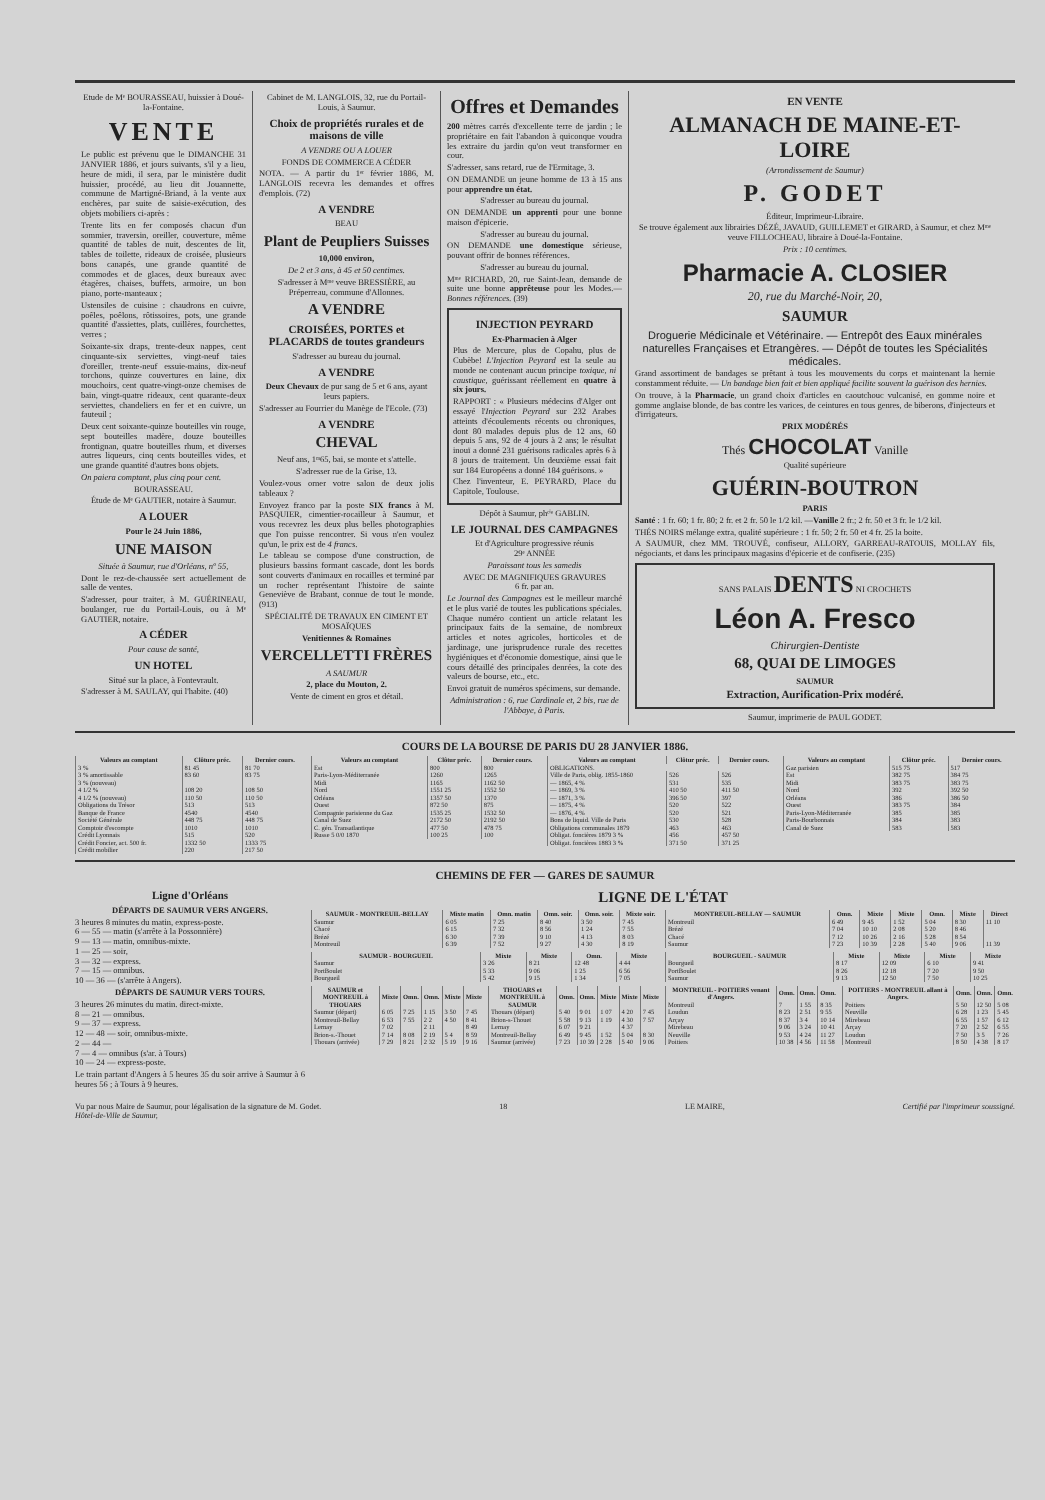Etude de Mᵉ BOURASSEAU, huissier à Doué-la-Fontaine.
VENTE
Le public est prévenu que le DIMANCHE 31 JANVIER 1886, et jours suivants, s'il y a lieu, heure de midi, il sera, par le ministère dudit huissier, procédé, au lieu dit Jouannette, commune de Martigné-Briand, à la vente aux enchères, par suite de saisie-exécution, des objets mobiliers ci-après :
Trente lits en fer composés chacun d'un sommier, traversin, oreiller, couverture, même quantité de tables de nuit, descentes de lit, tables de toilette, rideaux de croisée, plusieurs bons canapés, une grande quantité de commodes et de glaces, deux bureaux avec étagères, chaises, buffets, armoire, un bon piano, porte-manteaux ;
Ustensiles de cuisine : chaudrons en cuivre, poêles, poêlons, rôtissoires, pots, une grande quantité d'assiettes, plats, cuillères, fourchettes, verres ;
Soixante-six draps, trente-deux nappes, cent cinquante-six serviettes, vingt-neuf taies d'oreiller, trente-neuf essuie-mains, dix-neuf torchons, quinze couvertures en laine, dix mouchoirs, cent quatre-vingt-onze chemises de bain, vingt-quatre rideaux, cent quarante-deux serviettes, chandeliers en fer et en cuivre, un fauteuil ;
Deux cent soixante-quinze bouteilles vin rouge, sept bouteilles madère, douze bouteilles frontignan, quatre bouteilles rhum, et diverses autres liqueurs, cinq cents bouteilles vides, et une grande quantité d'autres bons objets.
On paiera comptant, plus cinq pour cent.
BOURASSEAU.
Étude de Mᵉ GAUTIER, notaire à Saumur.
A LOUER
Pour le 24 Juin 1886,
UNE MAISON
Située à Saumur, rue d'Orléans, nº 55,
Dont le rez-de-chaussée sert actuellement de salle de ventes.
S'adresser, pour traiter, à M. GUÉRINEAU, boulanger, rue du Portail-Louis, ou à Mᵉ GAUTIER, notaire.
A CÉDER
Pour cause de santé,
UN HOTEL
Situé sur la place, à Fontevrault.
S'adresser à M. SAULAY, qui l'habite. (40)
Cabinet de M. LANGLOIS, 32, rue du Portail-Louis, à Saumur.
Choix de propriétés rurales et de maisons de ville
A VENDRE OU A LOUER
FONDS DE COMMERCE A CÉDER
NOTA. — A partir du 1ᵉʳ février 1886, M. LANGLOIS recevra les demandes et offres d'emplois. (72)
A VENDRE
BEAU
Plant de Peupliers Suisses
10,000 environ,
De 2 et 3 ans, à 45 et 50 centimes.
S'adresser à Mᵐᵉ veuve BRESSIÈRE, au Préperreau, commune d'Allonnes.
A VENDRE
CROISÉES, PORTES et PLACARDS de toutes grandeurs
S'adresser au bureau du journal.
A VENDRE
Deux Chevaux de pur sang de 5 et 6 ans, ayant leurs papiers.
S'adresser au Fourrier du Manège de l'Ecole. (73)
A VENDRE
CHEVAL
Neuf ans, 1ᵐ65, bai, se monte et s'attelle.
S'adresser rue de la Grise, 13.
Voulez-vous orner votre salon de deux jolis tableaux ?
Envoyez franco par la poste SIX francs à M. PASQUIER, cimentier-rocailleur à Saumur, et vous recevrez les deux plus belles photographies que l'on puisse rencontrer. Si vous n'en voulez qu'un, le prix est de 4 francs.
Le tableau se compose d'une construction, de plusieurs bassins formant cascade, dont les bords sont couverts d'animaux en rocailles et terminé par un rocher représentant l'histoire de sainte Geneviève de Brabant, connue de tout le monde. (913)
SPÉCIALITÉ DE TRAVAUX EN CIMENT ET MOSAÏQUES
Venitiennes & Romaines
VERCELLETTI FRÈRES
A SAUMUR
2, place du Mouton, 2.
Vente de ciment en gros et détail.
Offres et Demandes
200 mètres carrés d'excellente terre de jardin ; le propriétaire en fait l'abandon à quiconque voudra les extraire du jardin qu'on veut transformer en cour.
S'adresser, sans retard, rue de l'Ermitage, 3.
ON DEMANDE un jeune homme de 13 à 15 ans pour apprendre un état.
S'adresser au bureau du journal.
ON DEMANDE un apprenti pour une bonne maison d'épicerie.
S'adresser au bureau du journal.
ON DEMANDE une domestique sérieuse, pouvant offrir de bonnes références.
S'adresser au bureau du journal.
Mᵐᵉ RICHARD, 20, rue Saint-Jean, demande de suite une bonne apprêteuse pour les Modes.— Bonnes références. (39)
INJECTION PEYRARD
Ex-Pharmacien à Alger
Plus de Mercure, plus de Copahu, plus de Cubèbe! L'Injection Peyrard est la seule au monde ne contenant aucun principe toxique, ni caustique, guérissant réellement en quatre à six jours.
RAPPORT : « Plusieurs médecins d'Alger ont essayé l'Injection Peyrard sur 232 Arabes atteints d'écoulements récents ou chroniques, dont 80 malades depuis plus de 12 ans, 60 depuis 5 ans, 92 de 4 jours à 2 ans; le résultat inouï a donné 231 guérisons radicales après 6 à 8 jours de traitement. Un deuxième essai fait sur 184 Européens a donné 184 guérisons. »
Chez l'inventeur, E. PEYRARD, Place du Capitole, Toulouse.
Dépôt à Saumur, phᶜⁱᵉ GABLIN.
LE JOURNAL DES CAMPAGNES
Et d'Agriculture progressive réunis
29ᵉ ANNÉE
Paraissant tous les samedis
AVEC DE MAGNIFIQUES GRAVURES
6 fr. par an.
Le Journal des Campagnes est le meilleur marché et le plus varié de toutes les publications spéciales. Chaque numéro contient un article relatant les principaux faits de la semaine, de nombreux articles et notes agricoles, horticoles et de jardinage, une jurisprudence rurale des recettes hygiéniques et d'économie domestique, ainsi que le cours détaillé des principales denrées, la cote des valeurs de bourse, etc., etc.
Envoi gratuit de numéros spécimens, sur demande.
Administration : 6, rue Cardinale et, 2 bis, rue de l'Abbaye, à Paris.
EN VENTE
ALMANACH DE MAINE-ET-LOIRE
(Arrondissement de Saumur)
P. GODET
Éditeur, Imprimeur-Libraire.
Se trouve également aux librairies DÉZÉ, JAVAUD, GUILLEMET et GIRARD, à Saumur, et chez Mᵐᵉ veuve FILLOCHEAU, libraire à Doué-la-Fontaine.
Prix : 10 centimes.
Pharmacie A. CLOSIER
20, rue du Marché-Noir, 20,
SAUMUR
Droguerie Médicinale et Vétérinaire. — Entrepôt des Eaux minérales naturelles Françaises et Etrangères. — Dépôt de toutes les Spécialités médicales.
Grand assortiment de bandages se prêtant à tous les mouvements du corps et maintenant la hernie constamment réduite. — Un bandage bien fait et bien appliqué facilite souvent la guérison des hernies.
On trouve, à la Pharmacie, un grand choix d'articles en caoutchouc vulcanisé, en gomme noire et gomme anglaise blonde, de bas contre les varices, de ceintures en tous genres, de biberons, d'injecteurs et d'irrigateurs.
PRIX MODÉRÉS
Thés CHOCOLAT Vanille
Qualité supérieure
GUÉRIN-BOUTRON
PARIS
Santé : 1 fr. 60; 1 fr. 80; 2 fr. et 2 fr. 50 le 1/2 kil. —Vanille 2 fr.; 2 fr. 50 et 3 fr. le 1/2 kil.
THÉS NOIRS mélange extra, qualité supérieure : 1 fr. 50; 2 fr. 50 et 4 fr. 25 la boite.
A SAUMUR, chez MM. TROUVÉ, confiseur, ALLORY, GARREAU-RATOUIS, MOLLAY fils, négociants, et dans les principaux magasins d'épicerie et de confiserie. (235)
SANS PALAIS DENTS NI CROCHETS
Léon A. Fresco
Chirurgien-Dentiste
68, QUAI DE LIMOGES
SAUMUR
Extraction, Aurification-Prix modéré.
Saumur, imprimerie de PAUL GODET.
COURS DE LA BOURSE DE PARIS DU 28 JANVIER 1886.
| Valeurs au comptant | Clôture préc. | Dernier cours. |
| --- | --- | --- |
| 3 % | 81 45 | 81 70 |
| 3 % amortissable | 83 60 | 83 75 |
| 3 % (nouveau) | | |
| 4 1/2 % | 108 20 | 108 50 |
| 4 1/2 % (nouveau) | 110 50 | 110 50 |
| Obligations du Trésor | 513 | 513 |
| Banque de France | 4540 | 4540 |
| Société Générale | 448 75 | 448 75 |
| Comptoir d'escompte | 1010 | 1010 |
| Crédit Lyonnais | 515 | 520 |
| Crédit Foncier, act. 500 fr. | 1332 50 | 1333 75 |
| Crédit mobilier | 220 | 217 50 |
| Valeurs au comptant | Clôtur préc. | Dernier cours. |
| --- | --- | --- |
| Est | 800 | 800 |
| Paris-Lyon-Méditerranée | 1260 | 1265 |
| Midi | 1165 | 1162 50 |
| Nord | 1551 25 | 1552 50 |
| Orléans | 1357 50 | 1370 |
| Ouest | 872 50 | 875 |
| Compagnie parisienne du Gaz | 1535 25 | 1532 50 |
| Canal de Suez | 2172 50 | 2192 50 |
| C. gén. Transatlantique | 477 50 | 478 75 |
| Russe 5 0/0 1870 | 100 25 | 100 |
| Valeurs au comptant | Clôtur préc. | Dernier cours. |
| --- | --- | --- |
| OBLIGATIONS. | | |
| Ville de Paris, oblig. 1855-1860 | 526 | 526 |
| — 1865, 4 % | 531 | 535 |
| — 1869, 3 % | 410 50 | 411 50 |
| — 1871, 3 % | 396 50 | 397 |
| — 1875, 4 % | 520 | 522 |
| — 1876, 4 % | 520 | 521 |
| Bons de liquid. Ville de Paris | 530 | 528 |
| Obligations communales 1879 | 463 | 463 |
| Obligat. foncières 1879 3 % | 456 | 457 50 |
| Obligat. foncières 1883 3 % | 371 50 | 371 25 |
| Valeurs au comptant | Clôtur préc. | Dernier cours. |
| --- | --- | --- |
| Gaz parisien | 515 75 | 517 |
| Est | 382 75 | 384 75 |
| Midi | 383 75 | 383 75 |
| Nord | 392 | 392 50 |
| Orléans | 386 | 386 50 |
| Ouest | 383 75 | 384 |
| Paris-Lyon-Méditerranée | 385 | 385 |
| Paris-Bourbonnais | 384 | 383 |
| Canal de Suez | 583 | 583 |
CHEMINS DE FER — GARES DE SAUMUR
Ligne d'Orléans
DÉPARTS DE SAUMUR VERS ANGERS.
3 heures 8 minutes du matin, express-poste.
6 — 55 — matin (s'arrête à la Possonnière)
9 — 13 — matin, omnibus-mixte.
1 — 25 — soir,
3 — 32 — express.
7 — 15 — omnibus.
10 — 36 — (s'arrête à Angers).
DÉPARTS DE SAUMUR VERS TOURS.
3 heures 26 minutes du matin. direct-mixte.
8 — 21 — omnibus.
9 — 37 — express.
12 — 48 — soir, omnibus-mixte.
2 — 44 —
7 — 4 — omnibus (s'ar. à Tours)
10 — 24 — express-poste.
Le train partant d'Angers à 5 heures 35 du soir arrive à Saumur à 6 heures 56 ; à Tours à 9 heures.
LIGNE DE L'ÉTAT
| SAUMUR - MONTREUIL-BELLAY | Mixte matin | Omn. matin | Omn. soir. | Omn. soir. | Mixte soir. |
| --- | --- | --- | --- | --- | --- |
| Saumur | 6 05 | 7 25 | 8 40 | 3 50 | 7 45 |
| Chacé | 6 15 | 7 32 | 8 56 | 1 24 | 7 55 |
| Brézé | 6 30 | 7 39 | 9 10 | 4 13 | 8 03 |
| Montreuil | 6 39 | 7 52 | 9 27 | 4 30 | 8 19 |
| MONTREUIL-BELLAY — SAUMUR | Omn. | Mixte | Mixte | Omn. | Mixte | Direct |
| --- | --- | --- | --- | --- | --- | --- |
| Montreuil | 6 49 | 9 45 | 1 52 | 5 04 | 8 30 | 11 10 |
| Brézé | 7 04 | 10 10 | 2 08 | 5 20 | 8 46 | |
| Chacé | 7 12 | 10 26 | 2 16 | 5 28 | 8 54 | |
| Saumur | 7 23 | 10 39 | 2 28 | 5 40 | 9 06 | 11 39 |
| SAUMUR - BOURGUEIL | Mixte | Mixte | Omn. | Mixte |
| --- | --- | --- | --- | --- |
| Saumur | 3 26 | 8 21 | 12 48 | 4 44 |
| PortBoulet | 5 33 | 9 06 | 1 25 | 6 56 |
| Bourgueil | 5 42 | 9 15 | 1 34 | 7 05 |
| BOURGUEIL - SAUMUR | Mixte | Mixte | Mixte | Mixte |
| --- | --- | --- | --- | --- |
| Bourgueil | 8 17 | 12 09 | 6 10 | 9 41 |
| PortBoulet | 8 26 | 12 18 | 7 20 | 9 50 |
| Saumur | 9 13 | 12 50 | 7 50 | 10 25 |
| SAUMUR et MONTREUIL à THOUARS | Mixte | Omn. | Omn. | Mixte | Mixte |
| --- | --- | --- | --- | --- | --- |
| Saumur (départ) | 6 05 | 7 25 | 1 15 | 3 50 | 7 45 |
| Montreuil-Bellay | 6 53 | 7 55 | 2 2 | 4 50 | 8 41 |
| Lernay | 7 02 | | 2 11 | | 8 49 |
| Brion-s.-Thouet | 7 14 | 8 08 | 2 19 | 5 4 | 8 59 |
| Thouars (arrivée) | 7 29 | 8 21 | 2 32 | 5 19 | 9 16 |
| THOUARS et MONTREUIL à SAUMUR | Omn. | Omn. | Mixte | Mixte | Mixte |
| --- | --- | --- | --- | --- | --- |
| Thouars (départ) | 5 40 | 9 01 | 1 07 | 4 20 | 7 45 |
| Brion-s-Thouet | 5 58 | 9 13 | 1 19 | 4 30 | 7 57 |
| Lernay | 6 07 | 9 21 | | 4 37 | |
| Montreuil-Bellay | 6 49 | 9 45 | 1 52 | 5 04 | 8 30 |
| Saumur (arrivée) | 7 23 | 10 39 | 2 28 | 5 40 | 9 06 |
| MONTREUIL - POITIERS venant d'Angers. | Omn. | Omn. | Omn. |
| --- | --- | --- | --- |
| Montreuil | 7 | 1 55 | 8 35 |
| Loudun | 8 23 | 2 51 | 9 55 |
| Arçay | 8 37 | 3 4 | 10 14 |
| Mirebeau | 9 06 | 3 24 | 10 41 |
| Neuville | 9 53 | 4 24 | 11 27 |
| Poitiers | 10 38 | 4 56 | 11 58 |
| POITIERS - MONTREUIL allant à Angers. | Omn. | Omn. | Omn. |
| --- | --- | --- | --- |
| Poitiers | 5 50 | 12 50 | 5 08 |
| Neuville | 6 28 | 1 23 | 5 45 |
| Mirebeau | 6 55 | 1 57 | 6 12 |
| Arçay | 7 20 | 2 52 | 6 55 |
| Loudun | 7 50 | 3 5 | 7 26 |
| Montreuil | 8 50 | 4 38 | 8 17 |
Vu par nous Maire de Saumur, pour légalisation de la signature de M. Godet.
Hôtel-de-Ville de Saumur, 18 LE MAIRE, Certifié par l'imprimeur soussigné.